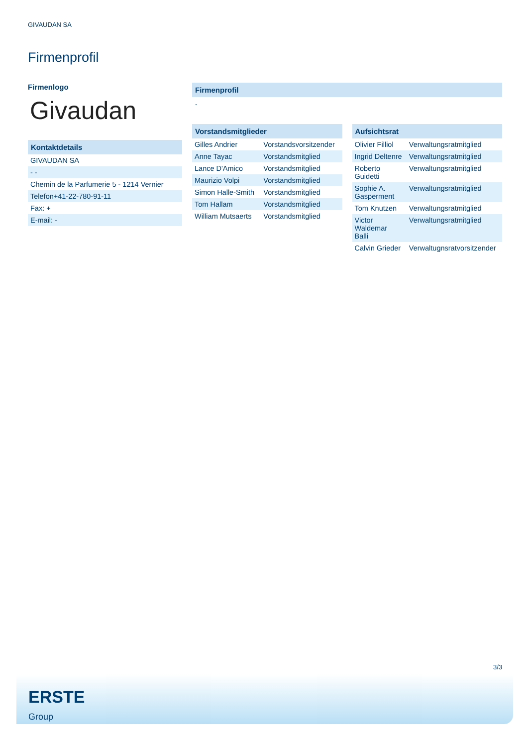GIVAUDAN SA
Firmenprofil
Firmenlogo
Givaudan
Kontaktdetails
| GIVAUDAN SA |
| - - |
| Chemin de la Parfumerie 5 - 1214 Vernier |
| Telefon+41-22-780-91-11 |
| Fax: + |
| E-mail: - |
Firmenprofil
-
Vorstandsmitglieder
| Gilles Andrier | Vorstandsvorsitzender |
| Anne Tayac | Vorstandsmitglied |
| Lance D'Amico | Vorstandsmitglied |
| Maurizio Volpi | Vorstandsmitglied |
| Simon Halle-Smith | Vorstandsmitglied |
| Tom Hallam | Vorstandsmitglied |
| William Mutsaerts | Vorstandsmitglied |
Aufsichtsrat
| Olivier Filliol | Verwaltungsratmitglied |
| Ingrid Deltenre | Verwaltungsratmitglied |
| Roberto Guidetti | Verwaltungsratmitglied |
| Sophie A. Gasperment | Verwaltungsratmitglied |
| Tom Knutzen | Verwaltungsratmitglied |
| Victor Waldemar Balli | Verwaltungsratmitglied |
| Calvin Grieder | Verwaltugnsratvorsitzender |
3/3
ERSTE
Group